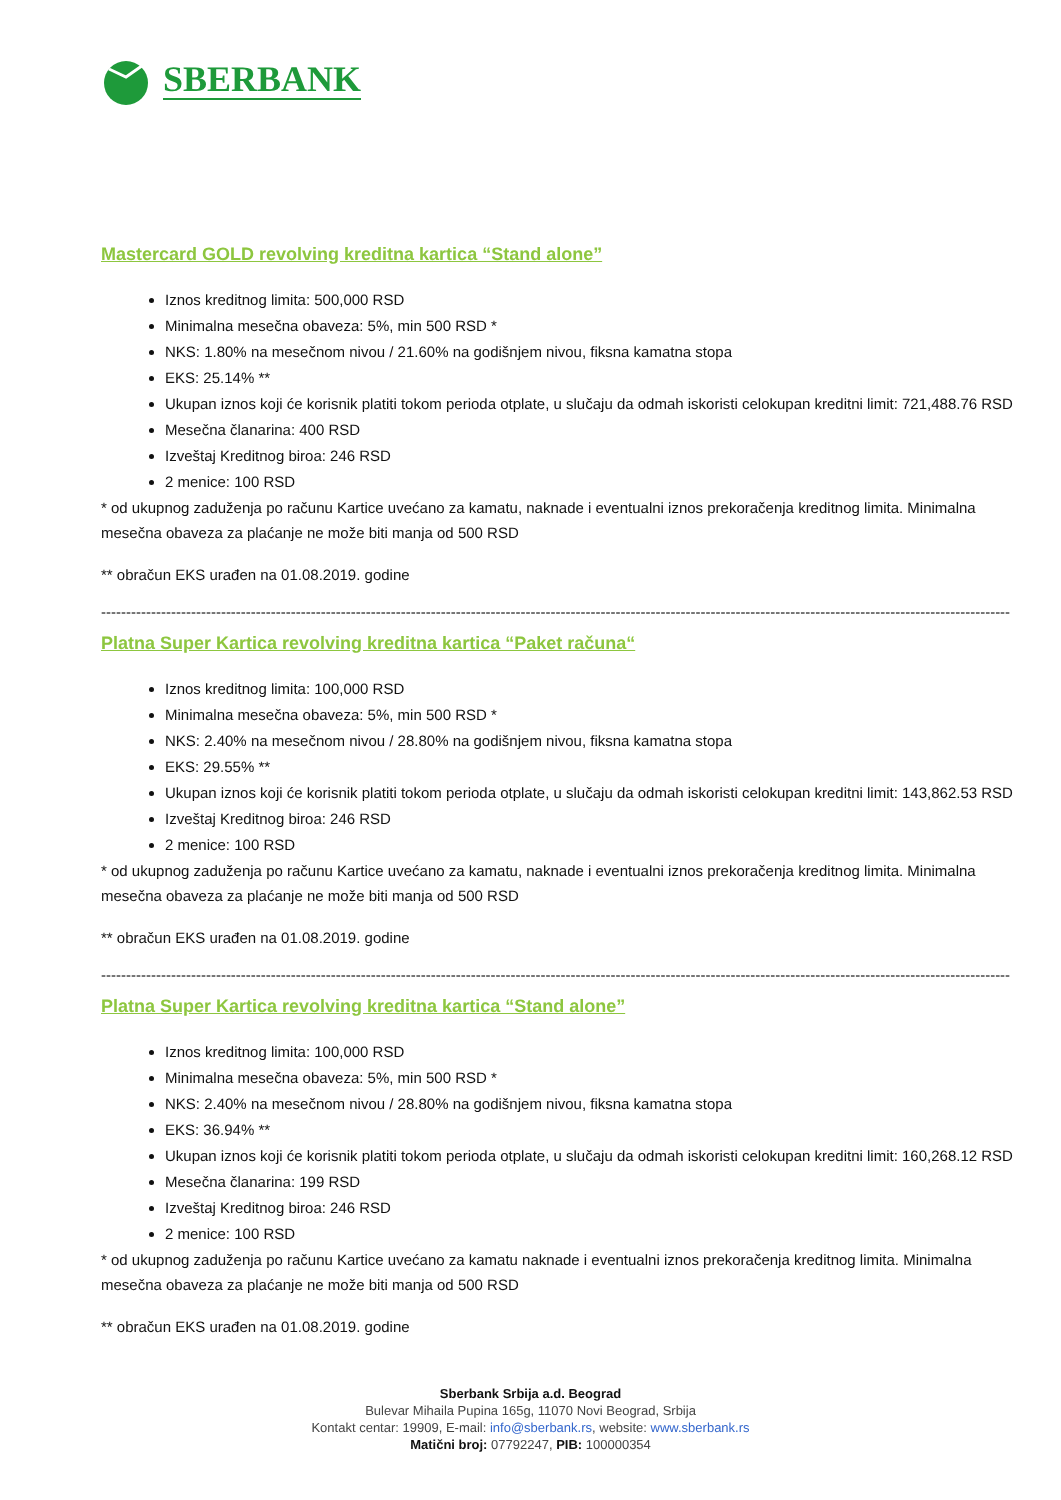SBERBANK
Mastercard GOLD revolving kreditna kartica “Stand alone”
Iznos kreditnog limita: 500,000 RSD
Minimalna mesečna obaveza: 5%, min 500 RSD *
NKS: 1.80% na mesečnom nivou / 21.60% na godišnjem nivou, fiksna kamatna stopa
EKS: 25.14% **
Ukupan iznos koji će korisnik platiti tokom perioda otplate, u slučaju da odmah iskoristi celokupan kreditni limit: 721,488.76 RSD
Mesečna članarina: 400 RSD
Izveštaj Kreditnog biroa: 246 RSD
2 menice: 100 RSD
* od ukupnog zaduženja po računu Kartice uvećano za kamatu, naknade i eventualni iznos prekoračenja kreditnog limita. Minimalna mesečna obaveza za plaćanje ne može biti manja od 500 RSD
** obračun EKS urađen na 01.08.2019. godine
--------------------------------------------------------------------------------------------------------------------------------------------------------------------------------------
Platna Super Kartica revolving kreditna kartica “Paket računa“
Iznos kreditnog limita: 100,000 RSD
Minimalna mesečna obaveza: 5%, min 500 RSD *
NKS: 2.40% na mesečnom nivou / 28.80% na godišnjem nivou, fiksna kamatna stopa
EKS: 29.55% **
Ukupan iznos koji će korisnik platiti tokom perioda otplate, u slučaju da odmah iskoristi celokupan kreditni limit: 143,862.53 RSD
Izveštaj Kreditnog biroa: 246 RSD
2 menice: 100 RSD
* od ukupnog zaduženja po računu Kartice uvećano za kamatu, naknade i eventualni iznos prekoračenja kreditnog limita. Minimalna mesečna obaveza za plaćanje ne može biti manja od 500 RSD
** obračun EKS urađen na 01.08.2019. godine
--------------------------------------------------------------------------------------------------------------------------------------------------------------------------------------
Platna Super Kartica revolving kreditna kartica “Stand alone”
Iznos kreditnog limita: 100,000 RSD
Minimalna mesečna obaveza: 5%, min 500 RSD *
NKS: 2.40% na mesečnom nivou / 28.80% na godišnjem nivou, fiksna kamatna stopa
EKS: 36.94% **
Ukupan iznos koji će korisnik platiti tokom perioda otplate, u slučaju da odmah iskoristi celokupan kreditni limit: 160,268.12 RSD
Mesečna članarina: 199 RSD
Izveštaj Kreditnog biroa: 246 RSD
2 menice: 100 RSD
* od ukupnog zaduženja po računu Kartice uvećano za kamatu naknade i eventualni iznos prekoračenja kreditnog limita. Minimalna mesečna obaveza za plaćanje ne može biti manja od 500 RSD
** obračun EKS urađen na 01.08.2019. godine
Sberbank Srbija a.d. Beograd
Bulevar Mihaila Pupina 165g, 11070 Novi Beograd, Srbija
Kontakt centar: 19909, E-mail: info@sberbank.rs, website: www.sberbank.rs
Matični broj: 07792247, PIB: 100000354